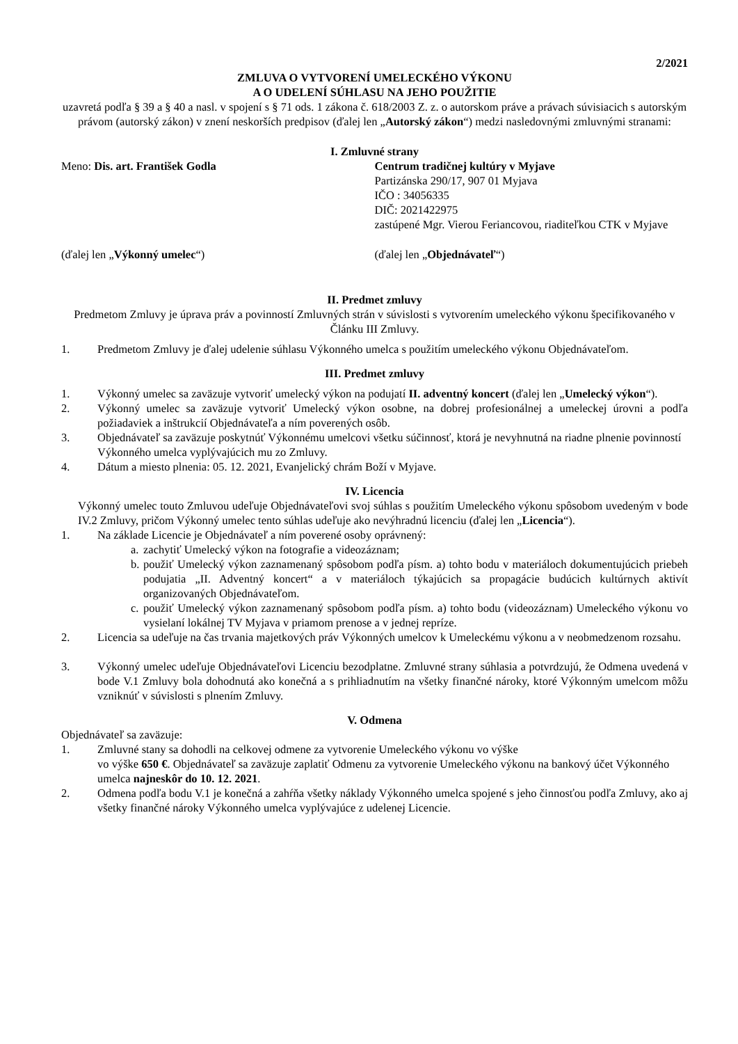2/2021
ZMLUVA O VYTVORENÍ UMELECKÉHO VÝKONU
A O UDELENÍ SÚHLASU NA JEHO POUŽITIE
uzavretá podľa § 39 a § 40 a nasl. v spojení s § 71 ods. 1 zákona č. 618/2003 Z. z. o autorskom práve a právach súvisiacich s autorským právom (autorský zákon) v znení neskorších predpisov (ďalej len „Autorský zákon“) medzi nasledovnými zmluvnými stranami:
I. Zmluvné strany
Meno: Dis. art. František Godla
Centrum tradičnej kultúry v Myjave
Partizánska 290/17, 907 01 Myjava
IČO : 34056335
DIČ: 2021422975
zastúpené Mgr. Vierou Feriancovou, riaditeľkou CTK v Myjave
(ďalej len „Výkonný umelec“) (ďalej len „Objednávateľ“)
II. Predmet zmluvy
Predmetom Zmluvy je úprava práv a povinností Zmluvných strán v súvislosti s vytvorením umeleckého výkonu špecifikovaného v Článku III Zmluvy.
1. Predmetom Zmluvy je ďalej udelenie súhlasu Výkonného umelca s použitím umeleckého výkonu Objednávateľom.
III. Predmet zmluvy
1. Výkonný umelec sa zaväzuje vytvoriť umelecký výkon na podujatí II. adventný koncert (ďalej len „Umelecký výkon“).
2. Výkonný umelec sa zaväzuje vytvoriť Umelecký výkon osobne, na dobrej profesionálnej a umeleckej úrovni a podľa požiadaviek a inštrukcií Objednávateľa a ním poverených osôb.
3. Objednávateľ sa zaväzuje poskytnúť Výkonnému umelcovi všetku súčinnosť, ktorá je nevyhnutná na riadne plnenie povinností Výkonného umelca vyplývajúcich mu zo Zmluvy.
4. Dátum a miesto plnenia: 05. 12. 2021, Evanjelický chrám Boží v Myjave.
IV. Licencia
Výkonný umelec touto Zmluvou udeľuje Objednávateľovi svoj súhlas s použitím Umeleckého výkonu spôsobom uvedeným v bode IV.2 Zmluvy, pričom Výkonný umelec tento súhlas udeľuje ako nevýhradnú licenciu (ďalej len „Licencia“).
1. Na základe Licencie je Objednávateľ a ním poverené osoby oprávnený:
a. zachytiť Umelecký výkon na fotografie a videozáznam;
b. použiť Umelecký výkon zaznamenaný spôsobom podľa písm. a) tohto bodu v materiáloch dokumentujúcich priebeh podujatia „II. Adventný koncert“ a v materiáloch týkajúcich sa propagácie budúcich kultúrnych aktivít organizovaných Objednávateľom.
c. použiť Umelecký výkon zaznamenaný spôsobom podľa písm. a) tohto bodu (videozáznam) Umeleckého výkonu vo vysielaní lokálnej TV Myjava v priamom prenose a v jednej repríze.
2. Licencia sa udeľuje na čas trvania majetkových práv Výkonných umelcov k Umeleckému výkonu a v neobmedzenom rozsahu.
3. Výkonný umelec udeľuje Objednávateľovi Licenciu bezodplatne. Zmluvné strany súhlasia a potvrdzujú, že Odmena uvedená v bode V.1 Zmluvy bola dohodnutá ako konečná a s prihliadnutím na všetky finančné nároky, ktoré Výkonným umelcom môžu vzniknúť v súvislosti s plnením Zmluvy.
V. Odmena
Objednávateľ sa zaväzuje:
1. Zmluvné stany sa dohodli na celkovej odmene za vytvorenie Umeleckého výkonu vo výške
vo výške 650 €. Objednávateľ sa zaväzuje zaplatiť Odmenu za vytvorenie Umeleckého výkonu na bankový účet Výkonného umelca najneskôr do 10. 12. 2021.
2. Odmena podľa bodu V.1 je konečná a zahŕňa všetky náklady Výkonného umelca spojené s jeho činnosťou podľa Zmluvy, ako aj všetky finančné nároky Výkonného umelca vyplývajúce z udelenej Licencie.